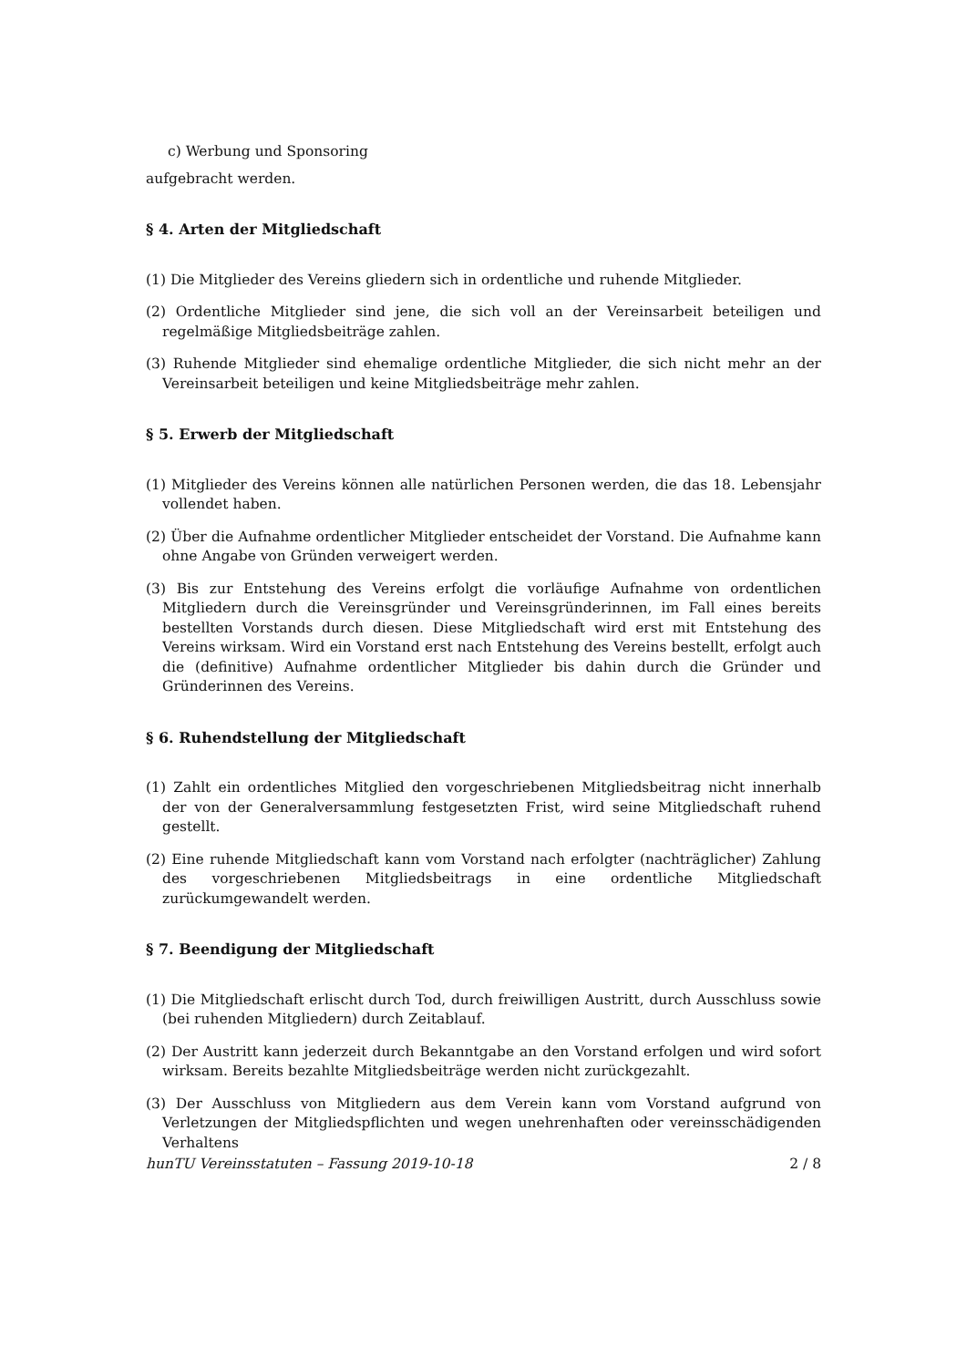c) Werbung und Sponsoring
aufgebracht werden.
§ 4. Arten der Mitgliedschaft
(1) Die Mitglieder des Vereins gliedern sich in ordentliche und ruhende Mitglieder.
(2) Ordentliche Mitglieder sind jene, die sich voll an der Vereinsarbeit beteiligen und regelmäßige Mitgliedsbeiträge zahlen.
(3) Ruhende Mitglieder sind ehemalige ordentliche Mitglieder, die sich nicht mehr an der Vereinsarbeit beteiligen und keine Mitgliedsbeiträge mehr zahlen.
§ 5. Erwerb der Mitgliedschaft
(1) Mitglieder des Vereins können alle natürlichen Personen werden, die das 18. Lebensjahr vollendet haben.
(2) Über die Aufnahme ordentlicher Mitglieder entscheidet der Vorstand. Die Aufnahme kann ohne Angabe von Gründen verweigert werden.
(3) Bis zur Entstehung des Vereins erfolgt die vorläufige Aufnahme von ordentlichen Mitgliedern durch die Vereinsgründer und Vereinsgründerinnen, im Fall eines bereits bestellten Vorstands durch diesen. Diese Mitgliedschaft wird erst mit Entstehung des Vereins wirksam. Wird ein Vorstand erst nach Entstehung des Vereins bestellt, erfolgt auch die (definitive) Aufnahme ordentlicher Mitglieder bis dahin durch die Gründer und Gründerinnen des Vereins.
§ 6. Ruhendstellung der Mitgliedschaft
(1) Zahlt ein ordentliches Mitglied den vorgeschriebenen Mitgliedsbeitrag nicht innerhalb der von der Generalversammlung festgesetzten Frist, wird seine Mitgliedschaft ruhend gestellt.
(2) Eine ruhende Mitgliedschaft kann vom Vorstand nach erfolgter (nachträglicher) Zahlung des vorgeschriebenen Mitgliedsbeitrags in eine ordentliche Mitgliedschaft zurückumgewandelt werden.
§ 7. Beendigung der Mitgliedschaft
(1) Die Mitgliedschaft erlischt durch Tod, durch freiwilligen Austritt, durch Ausschluss sowie (bei ruhenden Mitgliedern) durch Zeitablauf.
(2) Der Austritt kann jederzeit durch Bekanntgabe an den Vorstand erfolgen und wird sofort wirksam. Bereits bezahlte Mitgliedsbeiträge werden nicht zurückgezahlt.
(3) Der Ausschluss von Mitgliedern aus dem Verein kann vom Vorstand aufgrund von Verletzungen der Mitgliedspflichten und wegen unehrenhaften oder vereinsschädigenden Verhaltens
hunTU Vereinsstatuten – Fassung 2019-10-18 2 / 8